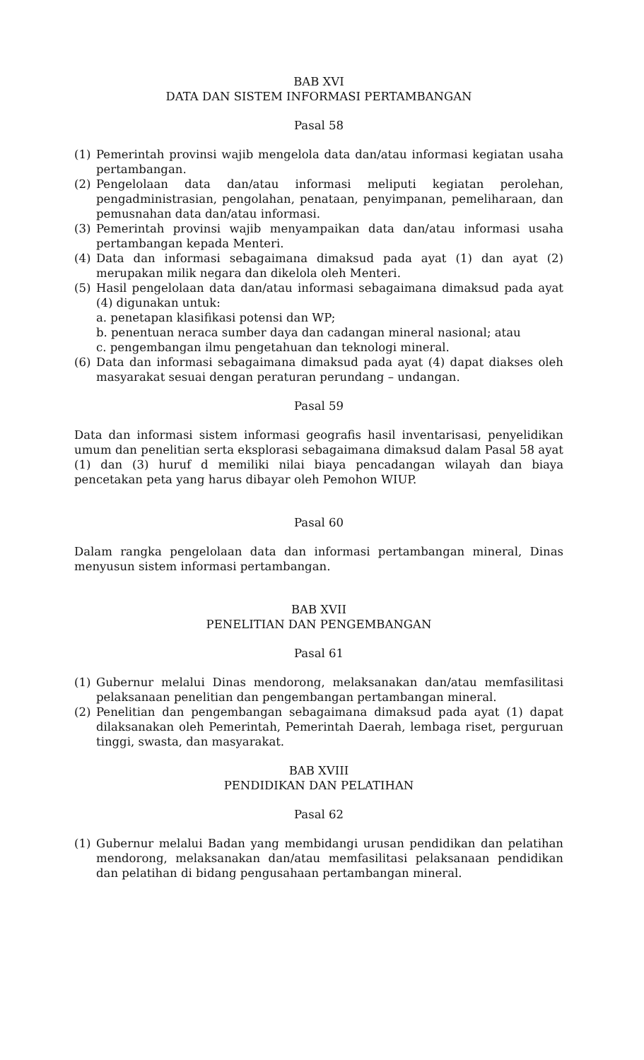BAB XVI
DATA DAN SISTEM INFORMASI PERTAMBANGAN
Pasal 58
(1) Pemerintah provinsi wajib mengelola data dan/atau informasi kegiatan usaha pertambangan.
(2) Pengelolaan data dan/atau informasi meliputi kegiatan perolehan, pengadministrasian, pengolahan, penataan, penyimpanan, pemeliharaan, dan pemusnahan data dan/atau informasi.
(3) Pemerintah provinsi wajib menyampaikan data dan/atau informasi usaha pertambangan kepada Menteri.
(4) Data dan informasi sebagaimana dimaksud pada ayat (1) dan ayat (2) merupakan milik negara dan dikelola oleh Menteri.
(5) Hasil pengelolaan data dan/atau informasi sebagaimana dimaksud pada ayat (4) digunakan untuk:
a. penetapan klasifikasi potensi dan WP;
b. penentuan neraca sumber daya dan cadangan mineral nasional; atau
c. pengembangan ilmu pengetahuan dan teknologi mineral.
(6) Data dan informasi sebagaimana dimaksud pada ayat (4) dapat diakses oleh masyarakat sesuai dengan peraturan perundang – undangan.
Pasal 59
Data dan informasi sistem informasi geografis hasil inventarisasi, penyelidikan umum dan penelitian serta eksplorasi sebagaimana dimaksud dalam Pasal 58 ayat (1) dan (3) huruf d memiliki nilai biaya pencadangan wilayah dan biaya pencetakan peta yang harus dibayar oleh Pemohon WIUP.
Pasal 60
Dalam rangka pengelolaan data dan informasi pertambangan mineral, Dinas menyusun sistem informasi pertambangan.
BAB XVII
PENELITIAN DAN PENGEMBANGAN
Pasal 61
(1) Gubernur melalui Dinas mendorong, melaksanakan dan/atau memfasilitasi pelaksanaan penelitian dan pengembangan pertambangan mineral.
(2) Penelitian dan pengembangan sebagaimana dimaksud pada ayat (1) dapat dilaksanakan oleh Pemerintah, Pemerintah Daerah, lembaga riset, perguruan tinggi, swasta, dan masyarakat.
BAB XVIII
PENDIDIKAN DAN PELATIHAN
Pasal 62
(1) Gubernur melalui Badan yang membidangi urusan pendidikan dan pelatihan mendorong, melaksanakan dan/atau memfasilitasi pelaksanaan pendidikan dan pelatihan di bidang pengusahaan pertambangan mineral.